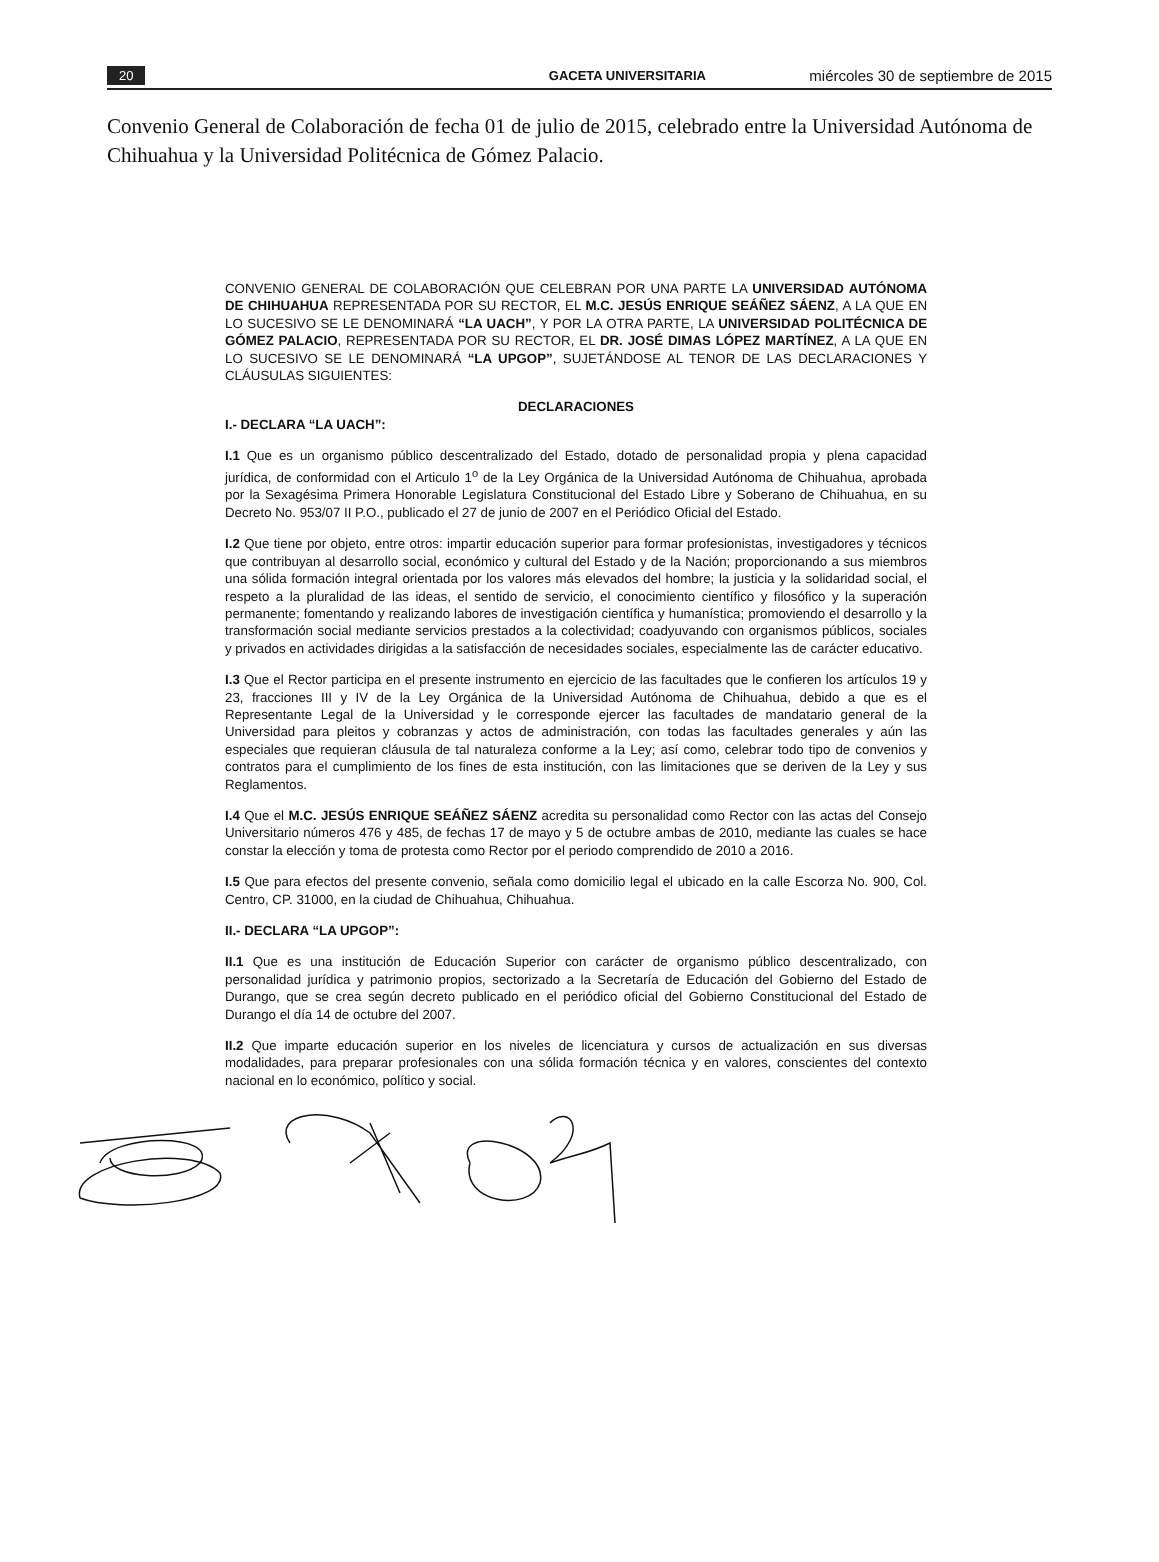20 GACETA UNIVERSITARIA miércoles 30 de septiembre de 2015
Convenio General de Colaboración de fecha 01 de julio de 2015, celebrado entre la Universidad Autónoma de Chihuahua y la Universidad Politécnica de Gómez Palacio.
CONVENIO GENERAL DE COLABORACIÓN QUE CELEBRAN POR UNA PARTE LA UNIVERSIDAD AUTÓNOMA DE CHIHUAHUA REPRESENTADA POR SU RECTOR, EL M.C. JESÚS ENRIQUE SEÁÑEZ SÁENZ, A LA QUE EN LO SUCESIVO SE LE DENOMINARÁ “LA UACH”, Y POR LA OTRA PARTE, LA UNIVERSIDAD POLITÉCNICA DE GÓMEZ PALACIO, REPRESENTADA POR SU RECTOR, EL DR. JOSÉ DIMAS LÓPEZ MARTÍNEZ, A LA QUE EN LO SUCESIVO SE LE DENOMINARÁ “LA UPGOP”, SUJETÁNDOSE AL TENOR DE LAS DECLARACIONES Y CLÁUSULAS SIGUIENTES:
DECLARACIONES
I.- DECLARA “LA UACH”:
I.1 Que es un organismo público descentralizado del Estado, dotado de personalidad propia y plena capacidad jurídica, de conformidad con el Articulo 1<sup>o</sup> de la Ley Orgánica de la Universidad Autónoma de Chihuahua, aprobada por la Sexagésima Primera Honorable Legislatura Constitucional del Estado Libre y Soberano de Chihuahua, en su Decreto No. 953/07 II P.O., publicado el 27 de junio de 2007 en el Periódico Oficial del Estado.
I.2 Que tiene por objeto, entre otros: impartir educación superior para formar profesionistas, investigadores y técnicos que contribuyan al desarrollo social, económico y cultural del Estado y de la Nación; proporcionando a sus miembros una sólida formación integral orientada por los valores más elevados del hombre; la justicia y la solidaridad social, el respeto a la pluralidad de las ideas, el sentido de servicio, el conocimiento científico y filosófico y la superación permanente; fomentando y realizando labores de investigación científica y humanística; promoviendo el desarrollo y la transformación social mediante servicios prestados a la colectividad; coadyuvando con organismos públicos, sociales y privados en actividades dirigidas a la satisfacción de necesidades sociales, especialmente las de carácter educativo.
I.3 Que el Rector participa en el presente instrumento en ejercicio de las facultades que le confieren los artículos 19 y 23, fracciones III y IV de la Ley Orgánica de la Universidad Autónoma de Chihuahua, debido a que es el Representante Legal de la Universidad y le corresponde ejercer las facultades de mandatario general de la Universidad para pleitos y cobranzas y actos de administración, con todas las facultades generales y aún las especiales que requieran cláusula de tal naturaleza conforme a la Ley; así como, celebrar todo tipo de convenios y contratos para el cumplimiento de los fines de esta institución, con las limitaciones que se deriven de la Ley y sus Reglamentos.
I.4 Que el M.C. JESÚS ENRIQUE SEÁÑEZ SÁENZ acredita su personalidad como Rector con las actas del Consejo Universitario números 476 y 485, de fechas 17 de mayo y 5 de octubre ambas de 2010, mediante las cuales se hace constar la elección y toma de protesta como Rector por el periodo comprendido de 2010 a 2016.
I.5 Que para efectos del presente convenio, señala como domicilio legal el ubicado en la calle Escorza No. 900, Col. Centro, CP. 31000, en la ciudad de Chihuahua, Chihuahua.
II.- DECLARA “LA UPGOP”:
II.1 Que es una institución de Educación Superior con carácter de organismo público descentralizado, con personalidad jurídica y patrimonio propios, sectorizado a la Secretaría de Educación del Gobierno del Estado de Durango, que se crea según decreto publicado en el periódico oficial del Gobierno Constitucional del Estado de Durango el día 14 de octubre del 2007.
II.2 Que imparte educación superior en los niveles de licenciatura y cursos de actualización en sus diversas modalidades, para preparar profesionales con una sólida formación técnica y en valores, conscientes del contexto nacional en lo económico, político y social.